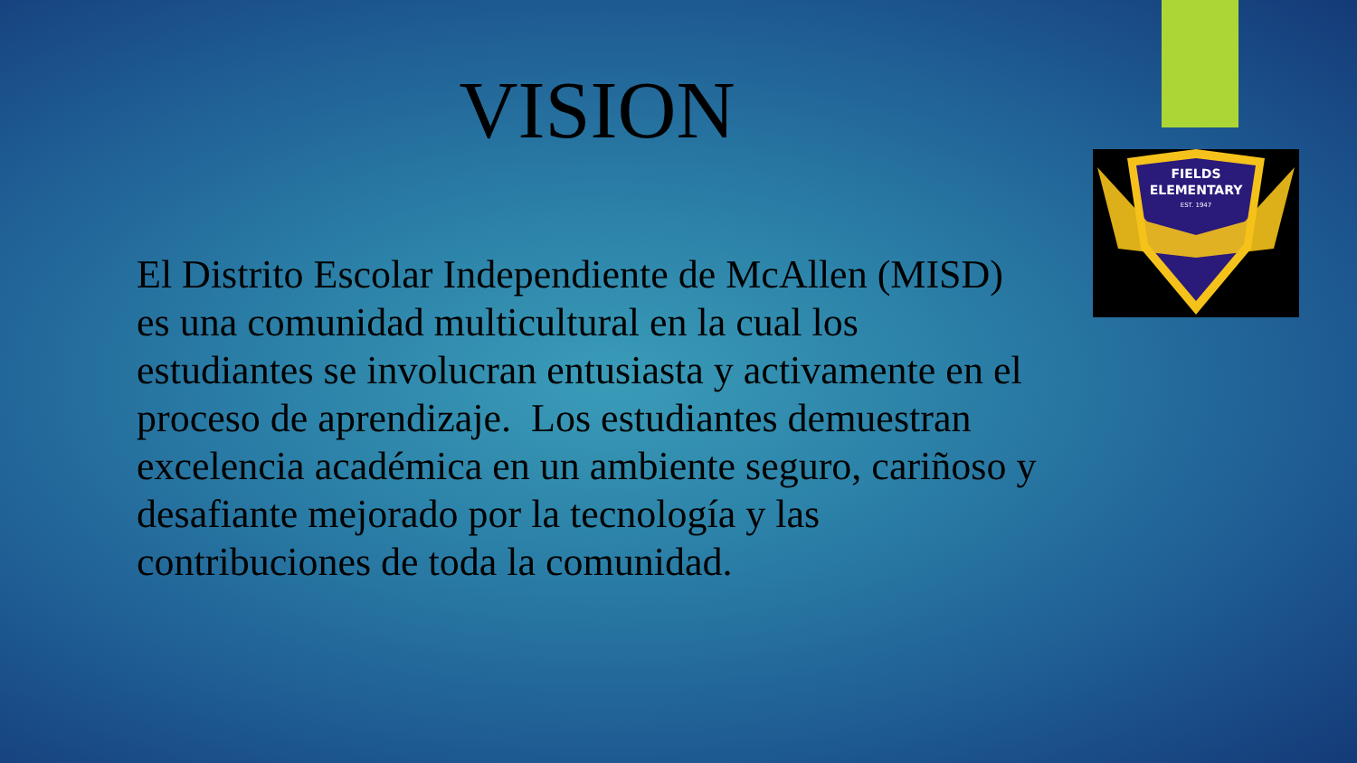FIELDS
ELEMENTARY
EST. 1947
VISION
El Distrito Escolar Independiente de McAllen (MISD) es una comunidad multicultural en la cual los estudiantes se involucran entusiasta y activamente en el proceso de aprendizaje. Los estudiantes demuestran excelencia académica en un ambiente seguro, cariñoso y desafiante mejorado por la tecnología y las contribuciones de toda la comunidad.